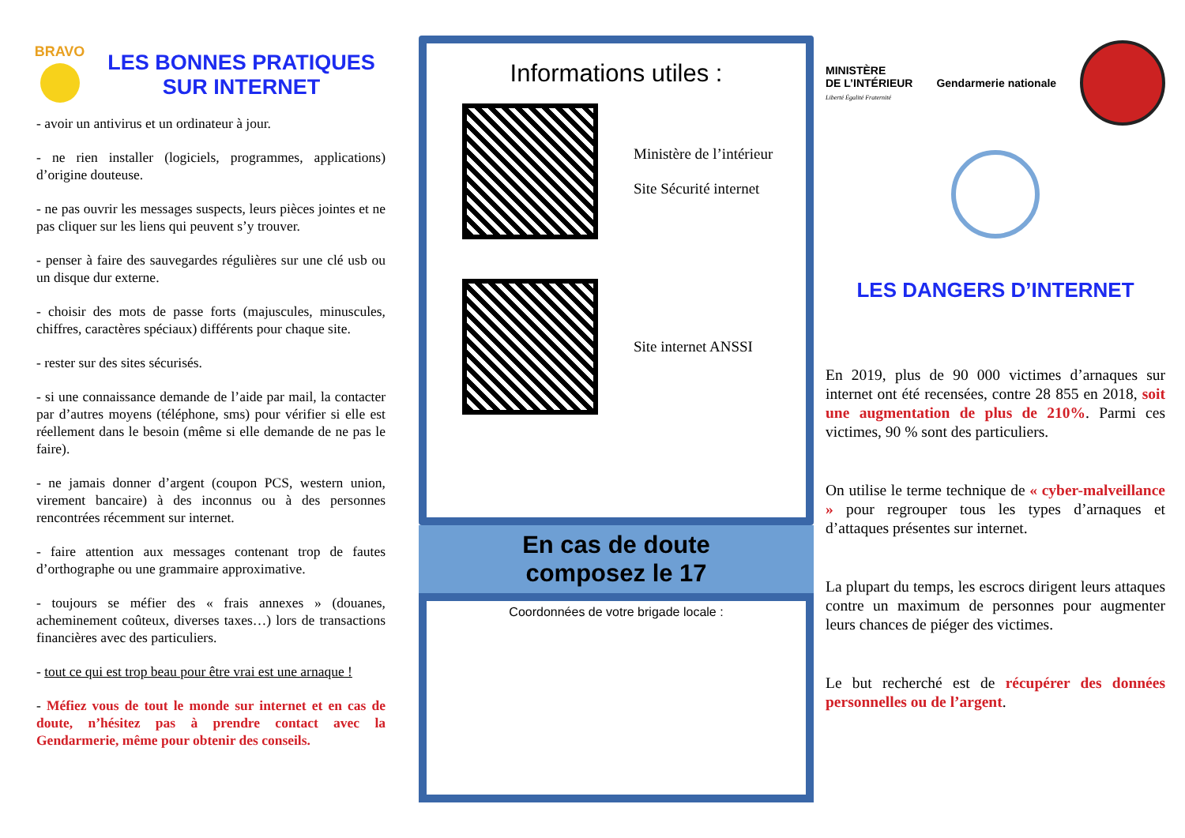BRAVO
LES BONNES PRATIQUES SUR INTERNET
- avoir un antivirus et un ordinateur à jour.
- ne rien installer (logiciels, programmes, applications) d’origine douteuse.
- ne pas ouvrir les messages suspects, leurs pièces jointes et ne pas cliquer sur les liens qui peuvent s’y trouver.
- penser à faire des sauvegardes régulières sur une clé usb ou un disque dur externe.
- choisir des mots de passe forts (majuscules, minuscules, chiffres, caractères spéciaux) différents pour chaque site.
- rester sur des sites sécurisés.
- si une connaissance demande de l’aide par mail, la contacter par d’autres moyens (téléphone, sms) pour vérifier si elle est réellement dans le besoin (même si elle demande de ne pas le faire).
- ne jamais donner d’argent (coupon PCS, western union, virement bancaire) à des inconnus ou à des personnes rencontrées récemment sur internet.
- faire attention aux messages contenant trop de fautes d’orthographe ou une grammaire approximative.
- toujours se méfier des « frais annexes » (douanes, acheminement coûteux, diverses taxes…) lors de transactions financières avec des particuliers.
- tout ce qui est trop beau pour être vrai est une arnaque !
- Méfiez vous de tout le monde sur internet et en cas de doute, n’hésitez pas à prendre contact avec la Gendarmerie, même pour obtenir des conseils.
Informations utiles :
Ministère de l’intérieur
Site Sécurité internet
Site internet ANSSI
En cas de doute
composez le 17
Coordonnées de votre brigade locale :
MINISTÈRE
DE L’INTÉRIEUR
Liberté Égalité Fraternité
Gendarmerie nationale
LES DANGERS D’INTERNET
En 2019, plus de 90 000 victimes d’arnaques sur internet ont été recensées, contre 28 855 en 2018, soit une augmentation de plus de 210%. Parmi ces victimes, 90 % sont des particuliers.
On utilise le terme technique de « cyber-malveillance » pour regrouper tous les types d’arnaques et d’attaques présentes sur internet.
La plupart du temps, les escrocs dirigent leurs attaques contre un maximum de personnes pour augmenter leurs chances de piéger des victimes.
Le but recherché est de récupérer des données personnelles ou de l’argent.